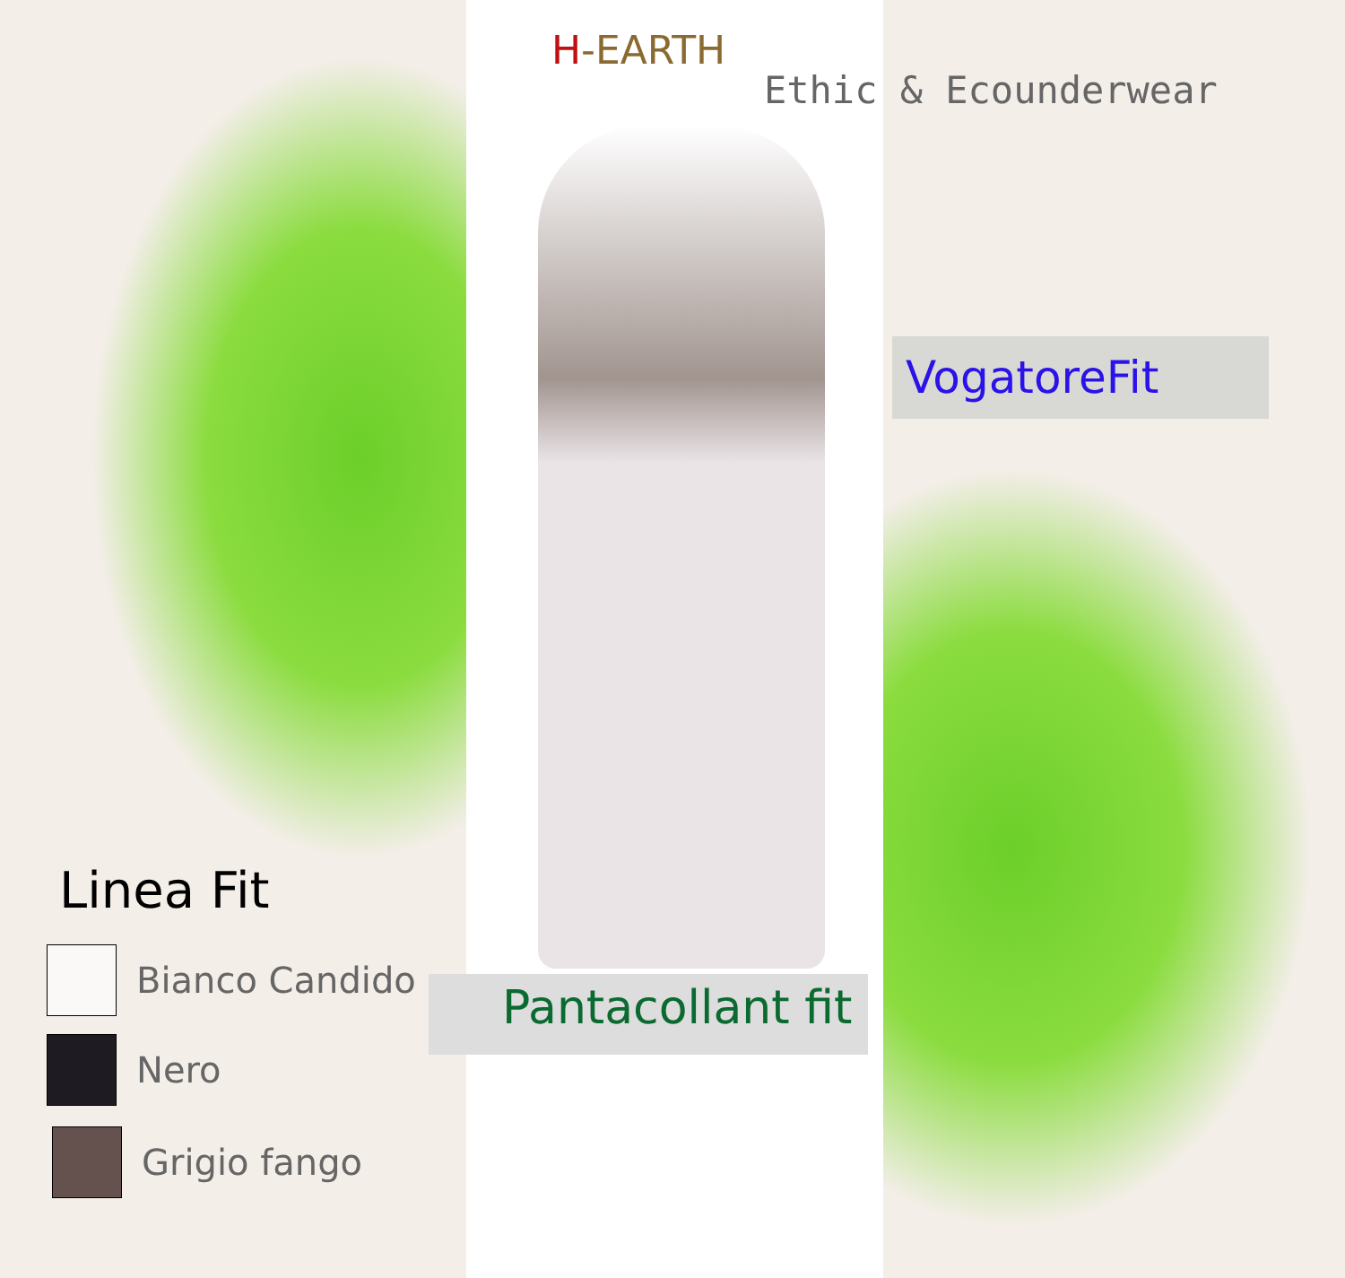H-EARTH
Ethic & Ecounderwear
VogatoreFit
Pantacollant fit
Linea Fit
Bianco Candido
Nero
Grigio fango